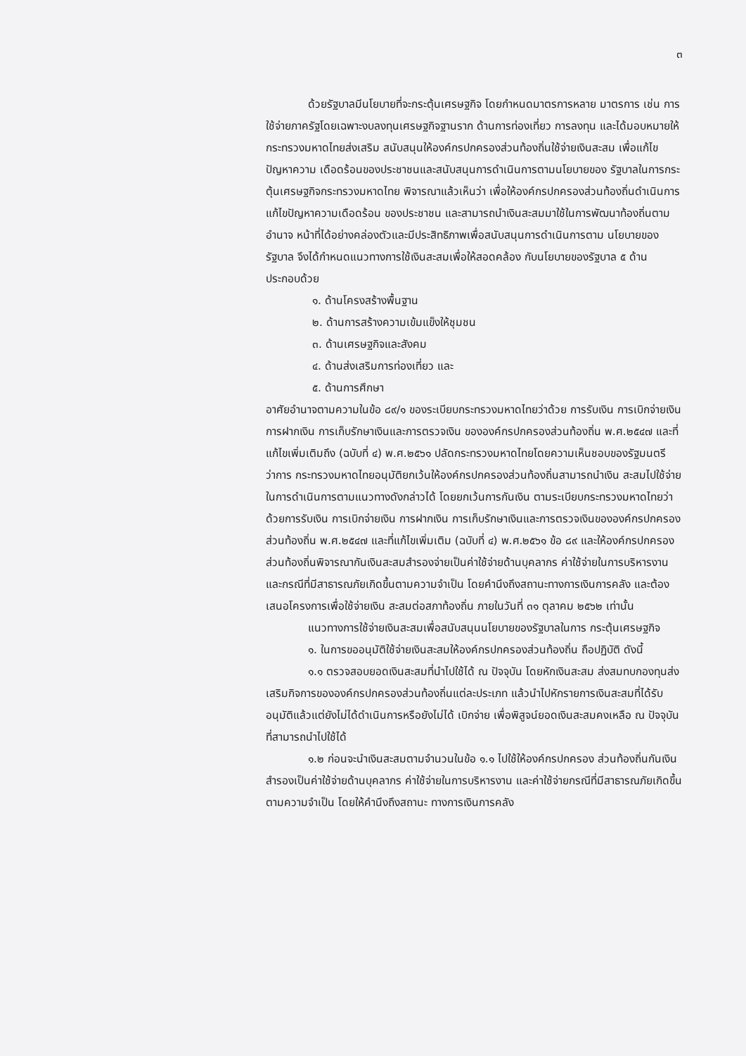๓
ด้วยรัฐบาลมีนโยบายที่จะกระตุ้นเศรษฐกิจ โดยกำหนดมาตรการหลาย มาตรการ เช่น การใช้จ่ายภาครัฐโดยเฉพาะงบลงทุนเศรษฐกิจฐานราก ด้านการท่องเที่ยว การลงทุน และได้มอบหมายให้กระทรวงมหาดไทยส่งเสริม สนับสนุนให้องค์กรปกครองส่วนท้องถิ่นใช้จ่ายเงินสะสม เพื่อแก้ไขปัญหาความ เดือดร้อนของประชาชนและสนับสนุนการดำเนินการตามนโยบายของ รัฐบาลในการกระตุ้นเศรษฐกิจกระทรวงมหาดไทย พิจารณาแล้วเห็นว่า เพื่อให้องค์กรปกครองส่วนท้องถิ่นดำเนินการแก้ไขปัญหาความเดือดร้อน ของประชาชน และสามารถนำเงินสะสมมาใช้ในการพัฒนาท้องถิ่นตามอำนาจ หน้าที่ได้อย่างคล่องตัวและมีประสิทธิภาพเพื่อสนับสนุนการดำเนินการตาม นโยบายของรัฐบาล จึงได้กำหนดแนวทางการใช้เงินสะสมเพื่อให้สอดคล้อง กับนโยบายของรัฐบาล ๕ ด้าน ประกอบด้วย
๑. ด้านโครงสร้างพื้นฐาน
๒. ด้านการสร้างความเข้มแข็งให้ชุมชน
๓. ด้านเศรษฐกิจและสังคม
๔. ด้านส่งเสริมการท่องเที่ยว และ
๕. ด้านการศึกษา
อาศัยอำนาจตามความในข้อ ๘๙/๑ ของระเบียบกระทรวงมหาดไทยว่าด้วย การรับเงิน การเบิกจ่ายเงิน การฝากเงิน การเก็บรักษาเงินและการตรวจเงิน ขององค์กรปกครองส่วนท้องถิ่น พ.ศ.๒๕๔๗ และที่แก้ไขเพิ่มเติมถึง (ฉบับที่ ๔) พ.ศ.๒๕๖๑ ปลัดกระทรวงมหาดไทยโดยความเห็นชอบของรัฐมนตรีว่าการ กระทรวงมหาดไทยอนุมัติยกเว้นให้องค์กรปกครองส่วนท้องถิ่นสามารถนำเงิน สะสมไปใช้จ่ายในการดำเนินการตามแนวทางดังกล่าวได้ โดยยกเว้นการกันเงิน ตามระเบียบกระทรวงมหาดไทยว่าด้วยการรับเงิน การเบิกจ่ายเงิน การฝากเงิน การเก็บรักษาเงินและการตรวจเงินขององค์กรปกครองส่วนท้องถิ่น พ.ศ.๒๕๔๗ และที่แก้ไขเพิ่มเติม (ฉบับที่ ๔) พ.ศ.๒๕๖๑ ข้อ ๘๙ และให้องค์กรปกครอง ส่วนท้องถิ่นพิจารณากันเงินสะสมสำรองจ่ายเป็นค่าใช้จ่ายด้านบุคลากร ค่าใช้จ่ายในการบริหารงานและกรณีที่มีสาธารณภัยเกิดขึ้นตามความจำเป็น โดยคำนึงถึงสถานะทางการเงินการคลัง และต้องเสนอโครงการเพื่อใช้จ่ายเงิน สะสมต่อสภาท้องถิ่น ภายในวันที่ ๓๑ ตุลาคม ๒๕๖๒ เท่านั้น
แนวทางการใช้จ่ายเงินสะสมเพื่อสนับสนุนนโยบายของรัฐบาลในการ กระตุ้นเศรษฐกิจ
๑. ในการขออนุมัติใช้จ่ายเงินสะสมให้องค์กรปกครองส่วนท้องถิ่น ถือปฏิบัติ ดังนี้
๑.๑ ตรวจสอบยอดเงินสะสมที่นำไปใช้ได้ ณ ปัจจุบัน โดยหักเงินสะสม ส่งสมทบกองทุนส่งเสริมกิจการขององค์กรปกครองส่วนท้องถิ่นแต่ละประเภท แล้วนำไปหักรายการเงินสะสมที่ได้รับอนุมัติแล้วแต่ยังไม่ได้ดำเนินการหรือยังไม่ได้ เบิกจ่าย เพื่อพิสูจน์ยอดเงินสะสมคงเหลือ ณ ปัจจุบันที่สามารถนำไปใช้ได้
๑.๒ ก่อนจะนำเงินสะสมตามจำนวนในข้อ ๑.๑ ไปใช้ให้องค์กรปกครอง ส่วนท้องถิ่นกันเงินสำรองเป็นค่าใช้จ่ายด้านบุคลากร ค่าใช้จ่ายในการบริหารงาน และค่าใช้จ่ายกรณีที่มีสาธารณภัยเกิดขึ้นตามความจำเป็น โดยให้คำนึงถึงสถานะ ทางการเงินการคลัง